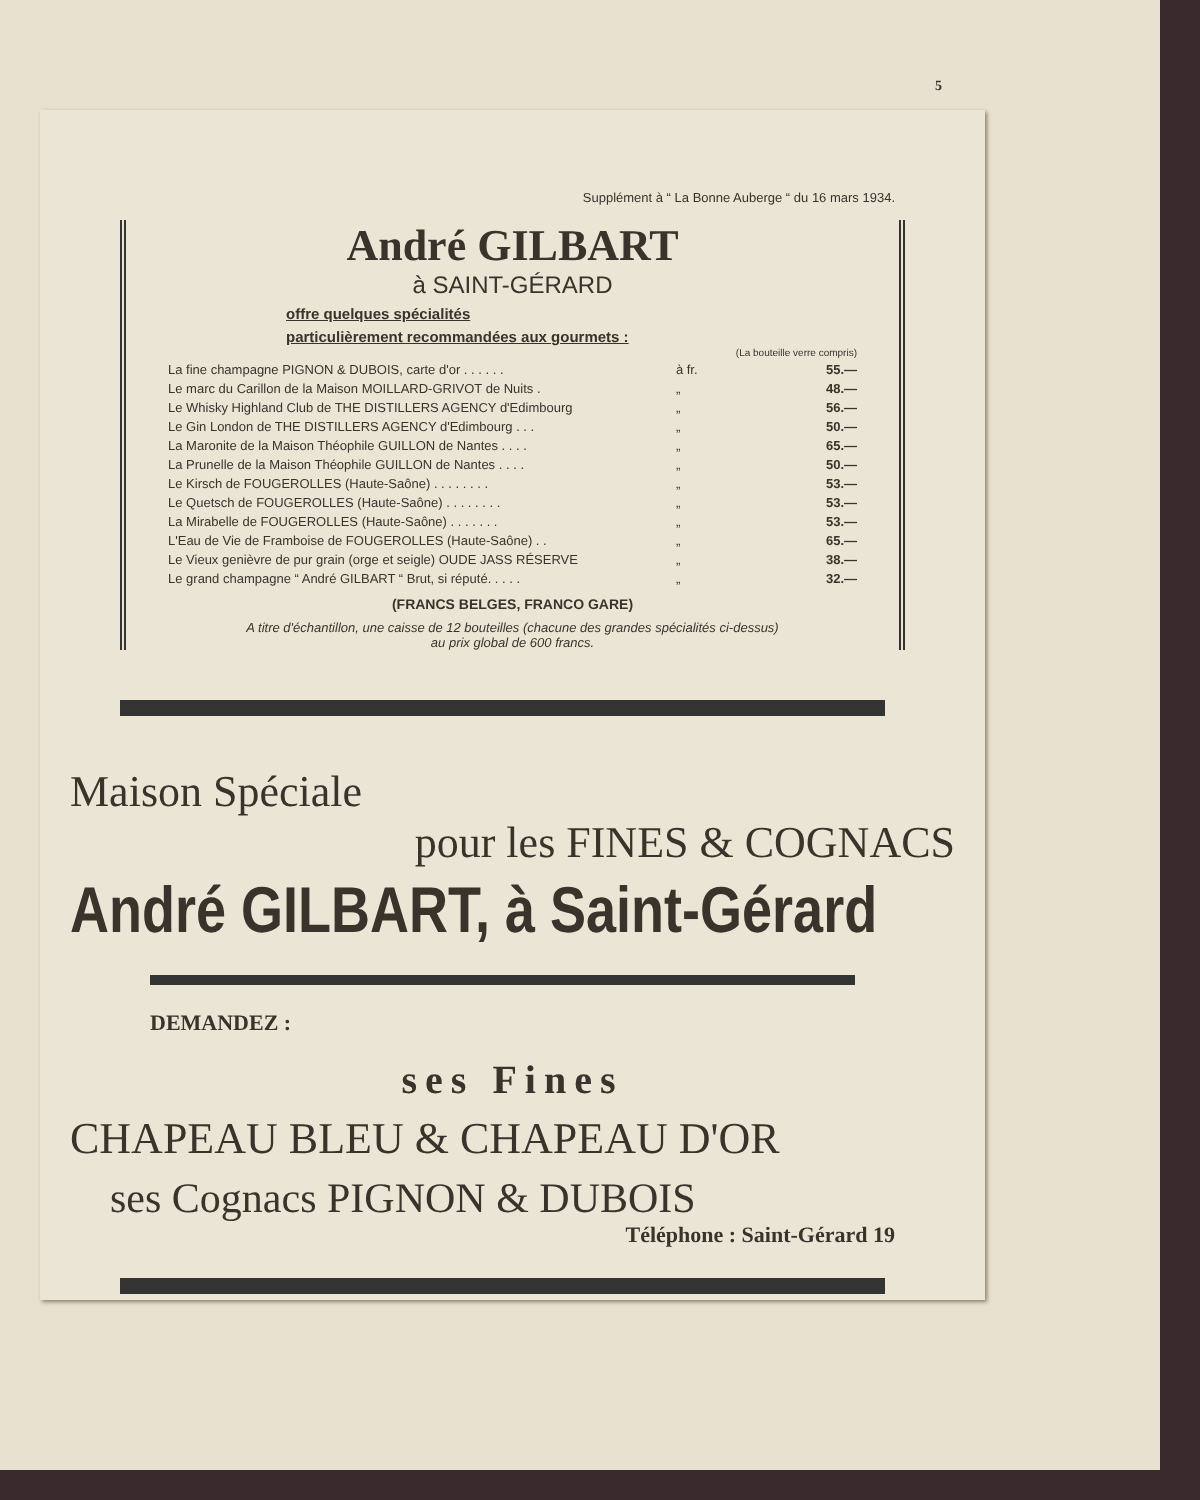5
Supplément à “ La Bonne Auberge “ du 16 mars 1934.
André GILBART
à SAINT-GÉRARD
offre quelques spécialités
particulièrement recommandées aux gourmets :
| | | (La bouteille verre compris) |
| La fine champagne PIGNON & DUBOIS, carte d'or . . . . . . | à fr. | 55.— |
| Le marc du Carillon de la Maison MOILLARD-GRIVOT de Nuits . | „ | 48.— |
| Le Whisky Highland Club de THE DISTILLERS AGENCY d'Edimbourg | „ | 56.— |
| Le Gin London de THE DISTILLERS AGENCY d'Edimbourg . . . | „ | 50.— |
| La Maronite de la Maison Théophile GUILLON de Nantes . . . . | „ | 65.— |
| La Prunelle de la Maison Théophile GUILLON de Nantes . . . . | „ | 50.— |
| Le Kirsch de FOUGEROLLES (Haute-Saône) . . . . . . . . | „ | 53.— |
| Le Quetsch de FOUGEROLLES (Haute-Saône) . . . . . . . . | „ | 53.— |
| La Mirabelle de FOUGEROLLES (Haute-Saône) . . . . . . . | „ | 53.— |
| L'Eau de Vie de Framboise de FOUGEROLLES (Haute-Saône) . . | „ | 65.— |
| Le Vieux genièvre de pur grain (orge et seigle) OUDE JASS RÉSERVE | „ | 38.— |
| Le grand champagne “ André GILBART “ Brut, si réputé. . . . . | „ | 32.— |
(FRANCS BELGES, FRANCO GARE)
A titre d'échantillon, une caisse de 12 bouteilles (chacune des grandes spécialités ci-dessus)
au prix global de 600 francs.
Maison Spéciale
pour les FINES & COGNACS
André GILBART, à Saint-Gérard
DEMANDEZ :
ses Fines
CHAPEAU BLEU & CHAPEAU D'OR
ses Cognacs PIGNON & DUBOIS
Téléphone : Saint-Gérard 19